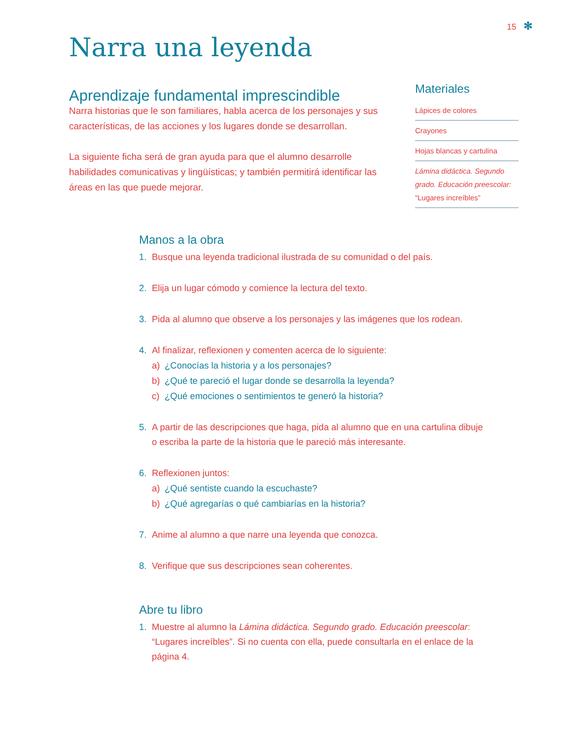15 ✻
Narra una leyenda
Aprendizaje fundamental imprescindible
Narra historias que le son familiares, habla acerca de los personajes y sus características, de las acciones y los lugares donde se desarrollan.
La siguiente ficha será de gran ayuda para que el alumno desarrolle habilidades comunicativas y lingüísticas; y también permitirá identificar las áreas en las que puede mejorar.
Materiales
Lápices de colores
Crayones
Hojas blancas y cartulina
Lámina didáctica. Segundo grado. Educación preescolar: “Lugares increíbles”
Manos a la obra
1. Busque una leyenda tradicional ilustrada de su comunidad o del país.
2. Elija un lugar cómodo y comience la lectura del texto.
3. Pida al alumno que observe a los personajes y las imágenes que los rodean.
4. Al finalizar, reflexionen y comenten acerca de lo siguiente:
a) ¿Conocías la historia y a los personajes?
b) ¿Qué te pareció el lugar donde se desarrolla la leyenda?
c) ¿Qué emociones o sentimientos te generó la historia?
5. A partir de las descripciones que haga, pida al alumno que en una cartulina dibuje o escriba la parte de la historia que le pareció más interesante.
6. Reflexionen juntos:
a) ¿Qué sentiste cuando la escuchaste?
b) ¿Qué agregarías o qué cambiarías en la historia?
7. Anime al alumno a que narre una leyenda que conozca.
8. Verifique que sus descripciones sean coherentes.
Abre tu libro
1. Muestre al alumno la Lámina didáctica. Segundo grado. Educación preescolar: “Lugares increíbles”. Si no cuenta con ella, puede consultarla en el enlace de la página 4.